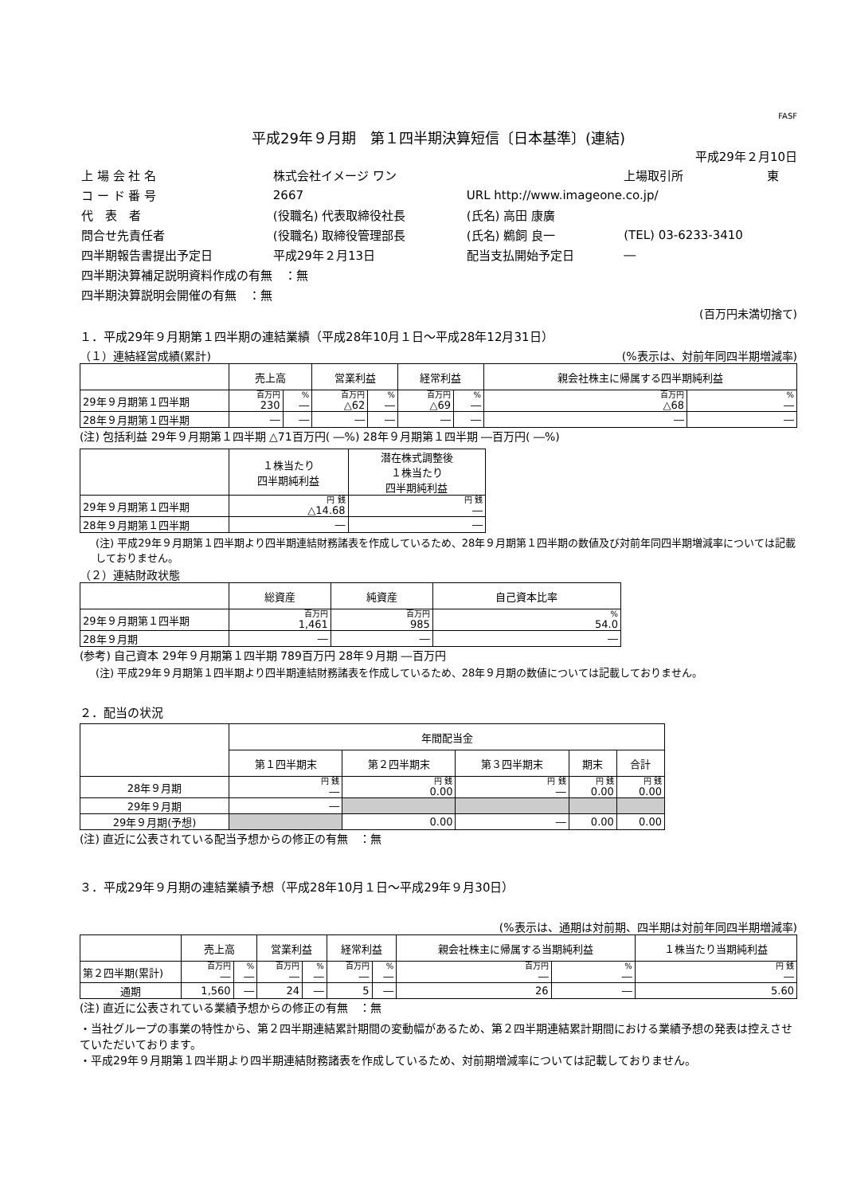FASF
平成29年９月期　第１四半期決算短信〔日本基準〕(連結)
平成29年２月10日
| 上 場 会 社 名 | 株式会社イメージ ワン | | 上場取引所 | 東 |
| コ ー ド 番 号 | 2667 | URL http://www.imageone.co.jp/ | | |
| 代 表 者 | (役職名) 代表取締役社長 | (氏名) 高田 康廣 | | |
| 問合せ先責任者 | (役職名) 取締役管理部長 | (氏名) 鵜飼 良一 | (TEL) 03-6233-3410 | |
| 四半期報告書提出予定日 | 平成29年２月13日 | 配当支払開始予定日 | ― | |
| 四半期決算補足説明資料作成の有無 ：無 | | | | |
| 四半期決算説明会開催の有無 ：無 | | | | |
(百万円未満切捨て)
１．平成29年９月期第１四半期の連結業績（平成28年10月１日～平成28年12月31日）
（１）連結経営成績(累計) (%表示は、対前年同四半期増減率)
| | 売上高 | | 営業利益 | | 経常利益 | | 親会社株主に帰属する四半期純利益 | |
| --- | --- | --- | --- | --- | --- | --- | --- | --- |
| 29年９月期第１四半期 | 百万円 230 | % ― | 百万円 △62 | % ― | 百万円 △69 | % ― | 百万円 △68 | % ― |
| 28年９月期第１四半期 | ― | ― | ― | ― | ― | ― | ― | ― |
(注) 包括利益 29年９月期第１四半期 △71百万円( ―%) 28年９月期第１四半期 ―百万円( ―%)
| | １株当たり 四半期純利益 | 潜在株式調整後 １株当たり 四半期純利益 |
| --- | --- | --- |
| 29年９月期第１四半期 | 円 銭 △14.68 | 円 銭 ― |
| 28年９月期第１四半期 | ― | ― |
(注) 平成29年９月期第１四半期より四半期連結財務諸表を作成しているため、28年９月期第１四半期の数値及び対前年同四半期増減率については記載しておりません。
（２）連結財政状態
| | 総資産 | 純資産 | 自己資本比率 |
| --- | --- | --- | --- |
| 29年９月期第１四半期 | 百万円 1,461 | 百万円 985 | % 54.0 |
| 28年９月期 | ― | ― | ― |
(参考) 自己資本 29年９月期第１四半期 789百万円 28年９月期 ―百万円
(注) 平成29年９月期第１四半期より四半期連結財務諸表を作成しているため、28年９月期の数値については記載しておりません。
２．配当の状況
| | 年間配当金 | | | | |
| --- | --- | --- | --- | --- | --- |
| | 第１四半期末 | 第２四半期末 | 第３四半期末 | 期末 | 合計 |
| 28年９月期 | 円 銭 ― | 円 銭 0.00 | 円 銭 ― | 円 銭 0.00 | 円 銭 0.00 |
| 29年９月期 | ― | | | | |
| 29年９月期(予想) | | 0.00 | ― | 0.00 | 0.00 |
(注) 直近に公表されている配当予想からの修正の有無　：無
３．平成29年９月期の連結業績予想（平成28年10月１日～平成29年９月30日）
(%表示は、通期は対前期、四半期は対前年同四半期増減率)
| | 売上高 | | 営業利益 | | 経常利益 | | 親会社株主に帰属する当期純利益 | | １株当たり当期純利益 |
| --- | --- | --- | --- | --- | --- | --- | --- | --- | --- |
| 第２四半期(累計) | 百万円 ― | % ― | 百万円 ― | % ― | 百万円 ― | % ― | 百万円 ― | % ― | 円 銭 ― |
| 通期 | 1,560 | ― | 24 | ― | 5 | ― | 26 | ― | 5.60 |
(注) 直近に公表されている業績予想からの修正の有無　：無
・当社グループの事業の特性から、第２四半期連結累計期間の変動幅があるため、第２四半期連結累計期間における業績予想の発表は控えさせていただいております。
・平成29年９月期第１四半期より四半期連結財務諸表を作成しているため、対前期増減率については記載しておりません。